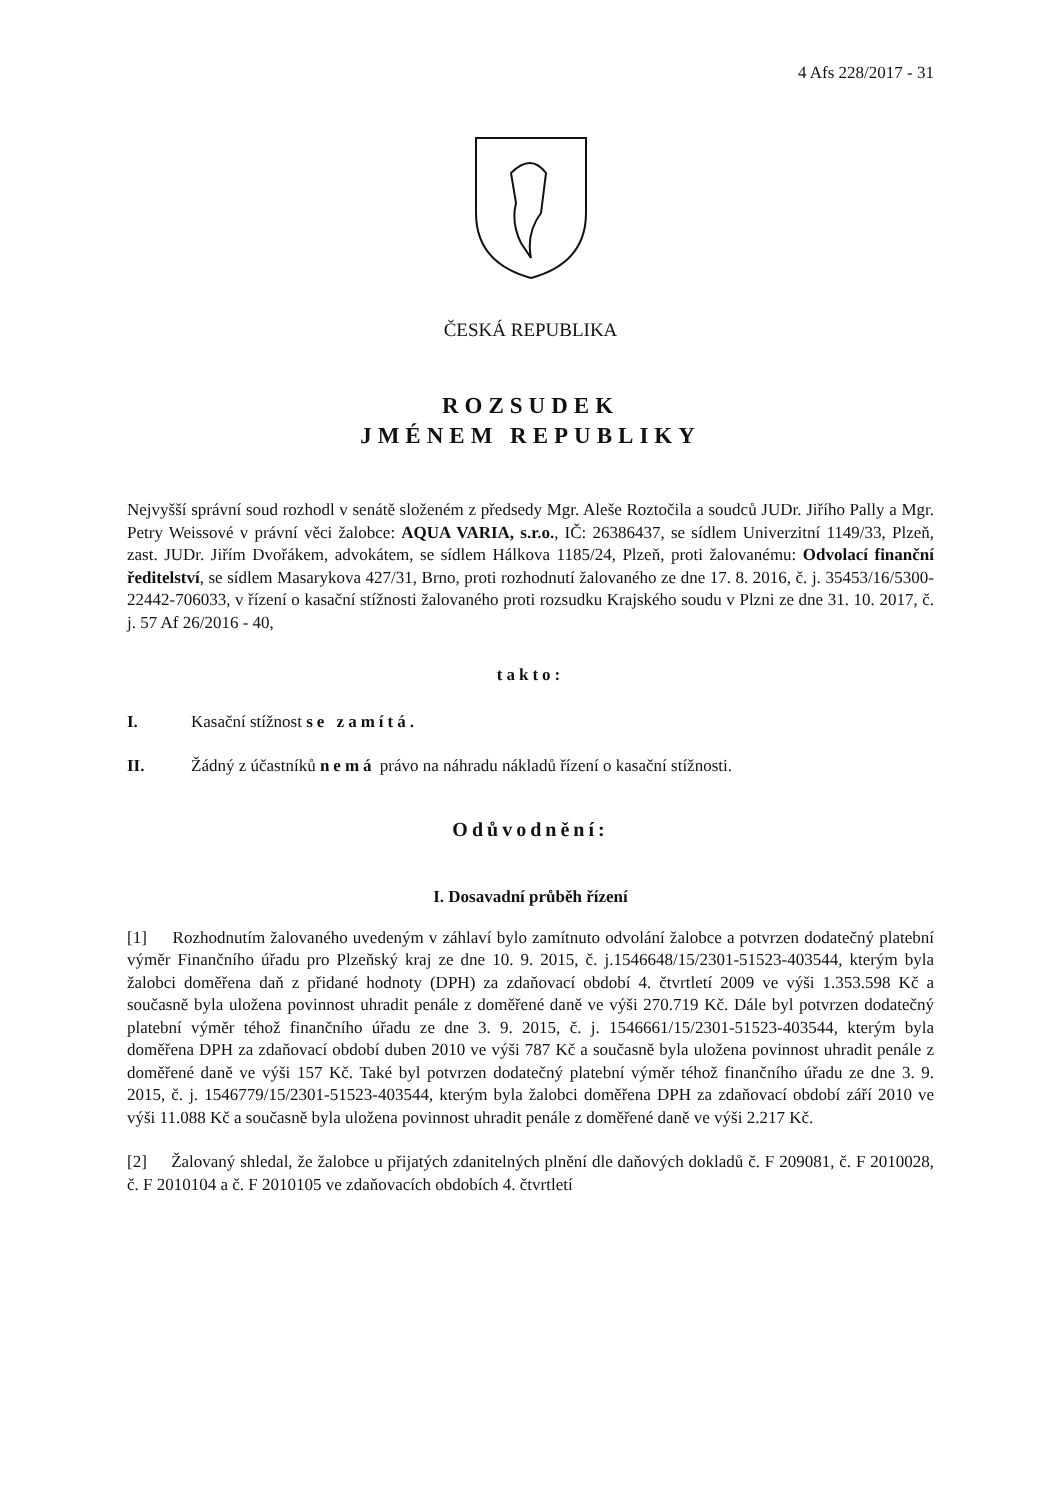4 Afs 228/2017 - 31
ČESKÁ REPUBLIKA
ROZSUDEK
JMÉNEM REPUBLIKY
Nejvyšší správní soud rozhodl v senátě složeném z předsedy Mgr. Aleše Roztočila a soudců JUDr. Jiřího Pally a Mgr. Petry Weissové v právní věci žalobce: AQUA VARIA, s.r.o., IČ: 26386437, se sídlem Univerzitní 1149/33, Plzeň, zast. JUDr. Jiřím Dvořákem, advokátem, se sídlem Hálkova 1185/24, Plzeň, proti žalovanému: Odvolací finanční ředitelství, se sídlem Masarykova 427/31, Brno, proti rozhodnutí žalovaného ze dne 17. 8. 2016, č. j. 35453/16/5300-22442-706033, v řízení o kasační stížnosti žalovaného proti rozsudku Krajského soudu v Plzni ze dne 31. 10. 2017, č. j. 57 Af 26/2016 - 40,
takto:
I. Kasační stížnost se zamítá.
II. Žádný z účastníků nemá právo na náhradu nákladů řízení o kasační stížnosti.
Odůvodnění:
I. Dosavadní průběh řízení
[1] Rozhodnutím žalovaného uvedeným v záhlaví bylo zamítnuto odvolání žalobce a potvrzen dodatečný platební výměr Finančního úřadu pro Plzeňský kraj ze dne 10. 9. 2015, č. j.1546648/15/2301-51523-403544, kterým byla žalobci doměřena daň z přidané hodnoty (DPH) za zdaňovací období 4. čtvrtletí 2009 ve výši 1.353.598 Kč a současně byla uložena povinnost uhradit penále z doměřené daně ve výši 270.719 Kč. Dále byl potvrzen dodatečný platební výměr téhož finančního úřadu ze dne 3. 9. 2015, č. j. 1546661/15/2301-51523-403544, kterým byla doměřena DPH za zdaňovací období duben 2010 ve výši 787 Kč a současně byla uložena povinnost uhradit penále z doměřené daně ve výši 157 Kč. Také byl potvrzen dodatečný platební výměr téhož finančního úřadu ze dne 3. 9. 2015, č. j. 1546779/15/2301-51523-403544, kterým byla žalobci doměřena DPH za zdaňovací období září 2010 ve výši 11.088 Kč a současně byla uložena povinnost uhradit penále z doměřené daně ve výši 2.217 Kč.
[2] Žalovaný shledal, že žalobce u přijatých zdanitelných plnění dle daňových dokladů č. F 209081, č. F 2010028, č. F 2010104 a č. F 2010105 ve zdaňovacích obdobích 4. čtvrtletí